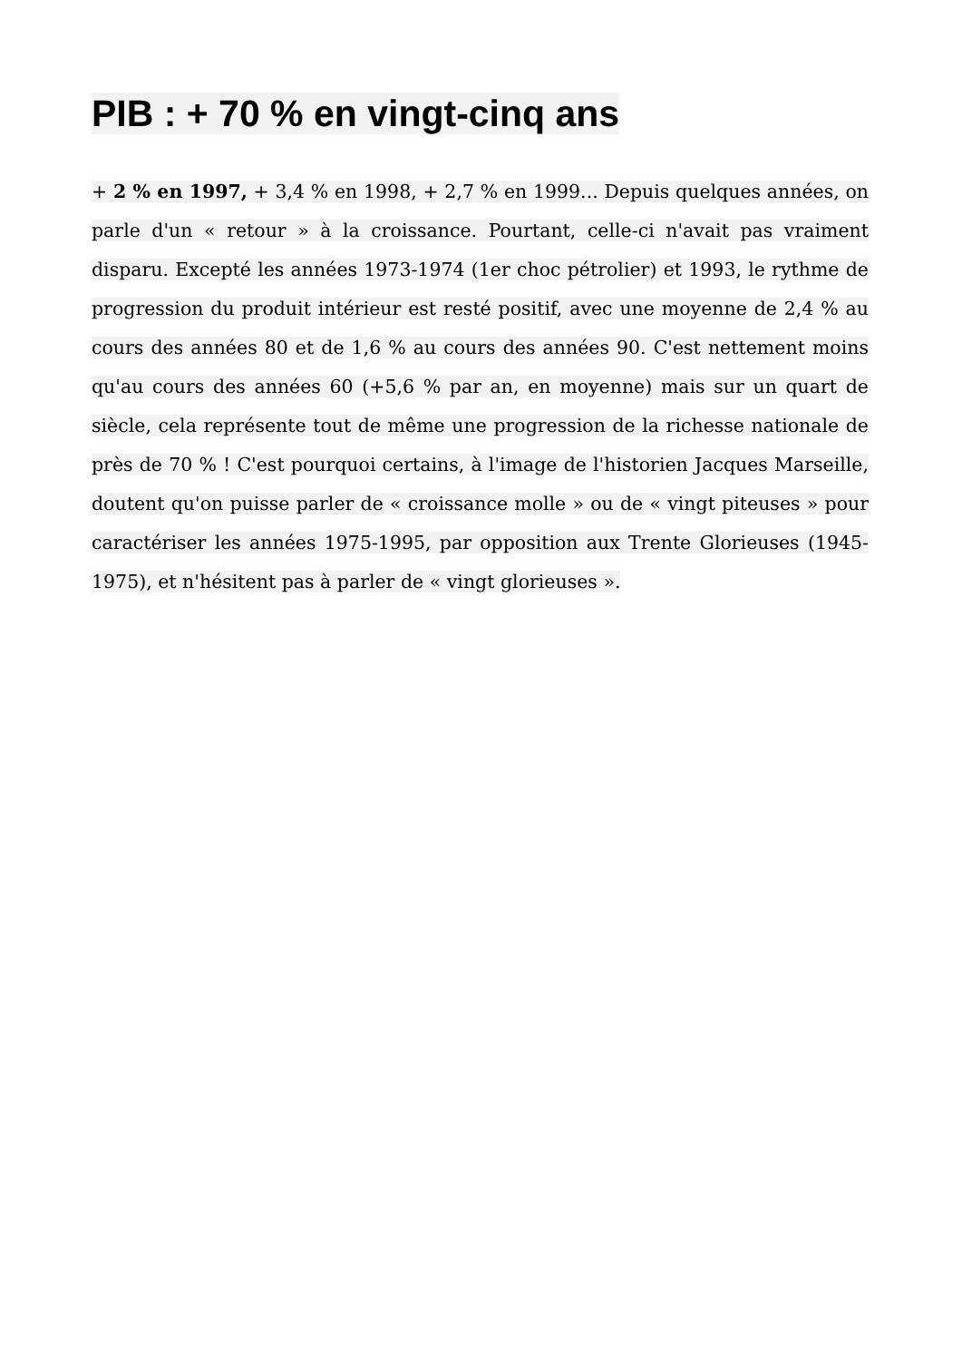PIB : + 70 % en vingt-cinq ans
+ 2 % en 1997, + 3,4 % en 1998, + 2,7 % en 1999... Depuis quelques années, on parle d'un « retour » à la croissance. Pourtant, celle-ci n'avait pas vraiment disparu. Excepté les années 1973-1974 (1er choc pétrolier) et 1993, le rythme de progression du produit intérieur est resté positif, avec une moyenne de 2,4 % au cours des années 80 et de 1,6 % au cours des années 90. C'est nettement moins qu'au cours des années 60 (+5,6 % par an, en moyenne) mais sur un quart de siècle, cela représente tout de même une progression de la richesse nationale de près de 70 % ! C'est pourquoi certains, à l'image de l'historien Jacques Marseille, doutent qu'on puisse parler de « croissance molle » ou de « vingt piteuses » pour caractériser les années 1975-1995, par opposition aux Trente Glorieuses (1945-1975), et n'hésitent pas à parler de « vingt glorieuses ».